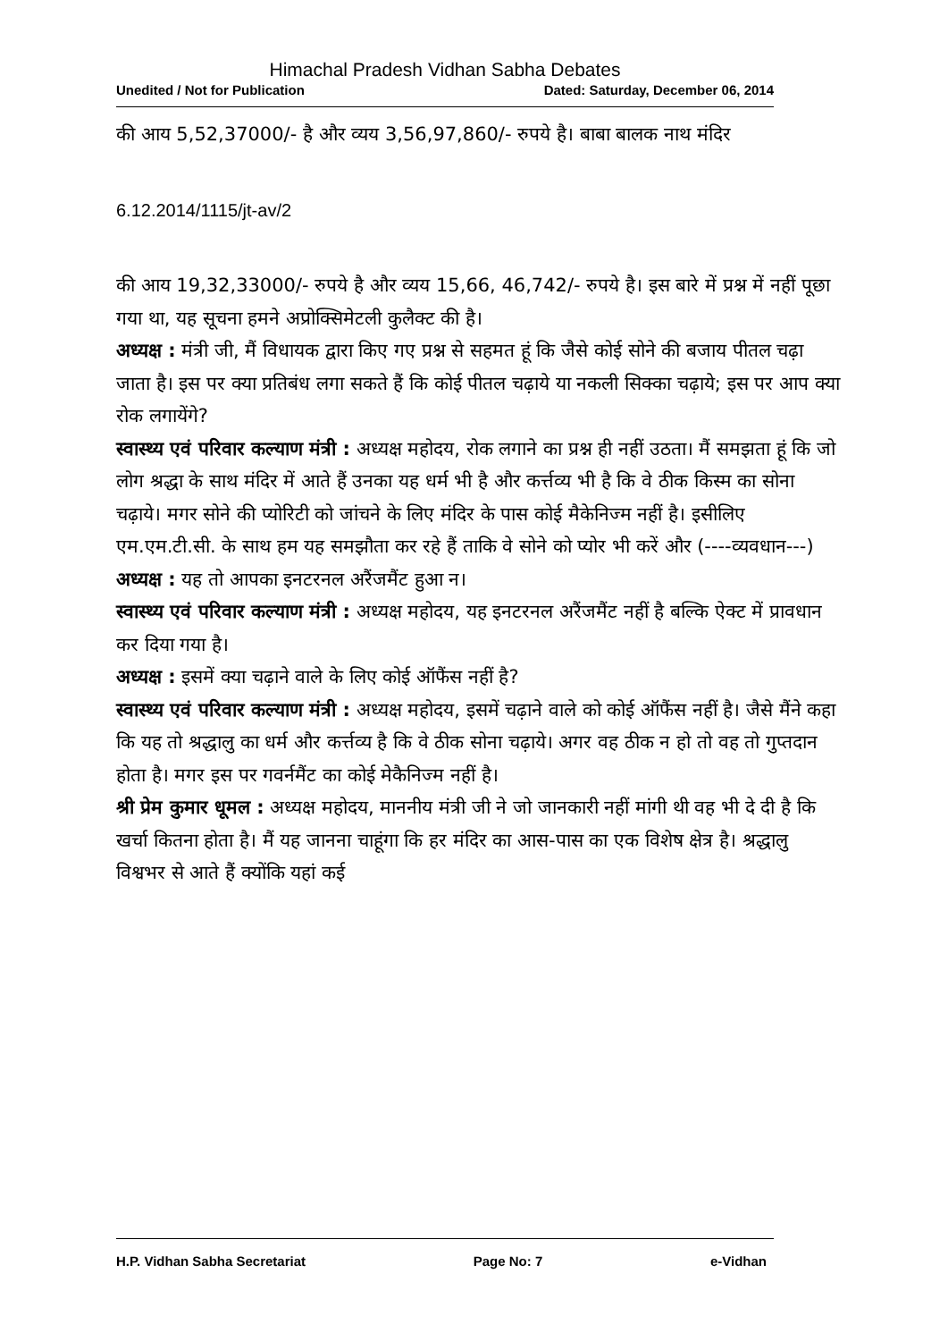Himachal Pradesh Vidhan Sabha Debates
Unedited / Not for Publication Dated: Saturday, December 06, 2014
की आय 5,52,37000/- है और व्यय 3,56,97,860/- रुपये है। बाबा बालक नाथ मंदिर
6.12.2014/1115/jt-av/2
की आय 19,32,33000/- रुपये है और व्यय 15,66, 46,742/- रुपये है। इस बारे में प्रश्न में नहीं पूछा गया था, यह सूचना हमने अप्रोक्सिमेटली कुलैक्ट की है।
अध्यक्ष : मंत्री जी, मैं विधायक द्वारा किए गए प्रश्न से सहमत हूं कि जैसे कोई सोने की बजाय पीतल चढ़ा जाता है। इस पर क्या प्रतिबंध लगा सकते हैं कि कोई पीतल चढ़ाये या नकली सिक्का चढ़ाये; इस पर आप क्या रोक लगायेंगे?
स्वास्थ्य एवं परिवार कल्याण मंत्री : अध्यक्ष महोदय, रोक लगाने का प्रश्न ही नहीं उठता। मैं समझता हूं कि जो लोग श्रद्धा के साथ मंदिर में आते हैं उनका यह धर्म भी है और कर्त्तव्य भी है कि वे ठीक किस्म का सोना चढ़ाये। मगर सोने की प्योरिटी को जांचने के लिए मंदिर के पास कोई मैकेनिज्म नहीं है। इसीलिए एम.एम.टी.सी. के साथ हम यह समझौता कर रहे हैं ताकि वे सोने को प्योर भी करें और (----व्यवधान---)
अध्यक्ष : यह तो आपका इनटरनल अरैंजमैंट हुआ न।
स्वास्थ्य एवं परिवार कल्याण मंत्री : अध्यक्ष महोदय, यह इनटरनल अरैंजमैंट नहीं है बल्कि ऐक्ट में प्रावधान कर दिया गया है।
अध्यक्ष : इसमें क्या चढ़ाने वाले के लिए कोई ऑफैंस नहीं है?
स्वास्थ्य एवं परिवार कल्याण मंत्री : अध्यक्ष महोदय, इसमें चढ़ाने वाले को कोई ऑफैंस नहीं है। जैसे मैंने कहा कि यह तो श्रद्धालु का धर्म और कर्त्तव्य है कि वे ठीक सोना चढ़ाये। अगर वह ठीक न हो तो वह तो गुप्तदान होता है। मगर इस पर गवर्नमैंट का कोई मेकैनिज्म नहीं है।
श्री प्रेम कुमार धूमल : अध्यक्ष महोदय, माननीय मंत्री जी ने जो जानकारी नहीं मांगी थी वह भी दे दी है कि खर्चा कितना होता है। मैं यह जानना चाहूंगा कि हर मंदिर का आस-पास का एक विशेष क्षेत्र है। श्रद्धालु विश्वभर से आते हैं क्योंकि यहां कई
H.P. Vidhan Sabha Secretariat Page No: 7 e-Vidhan